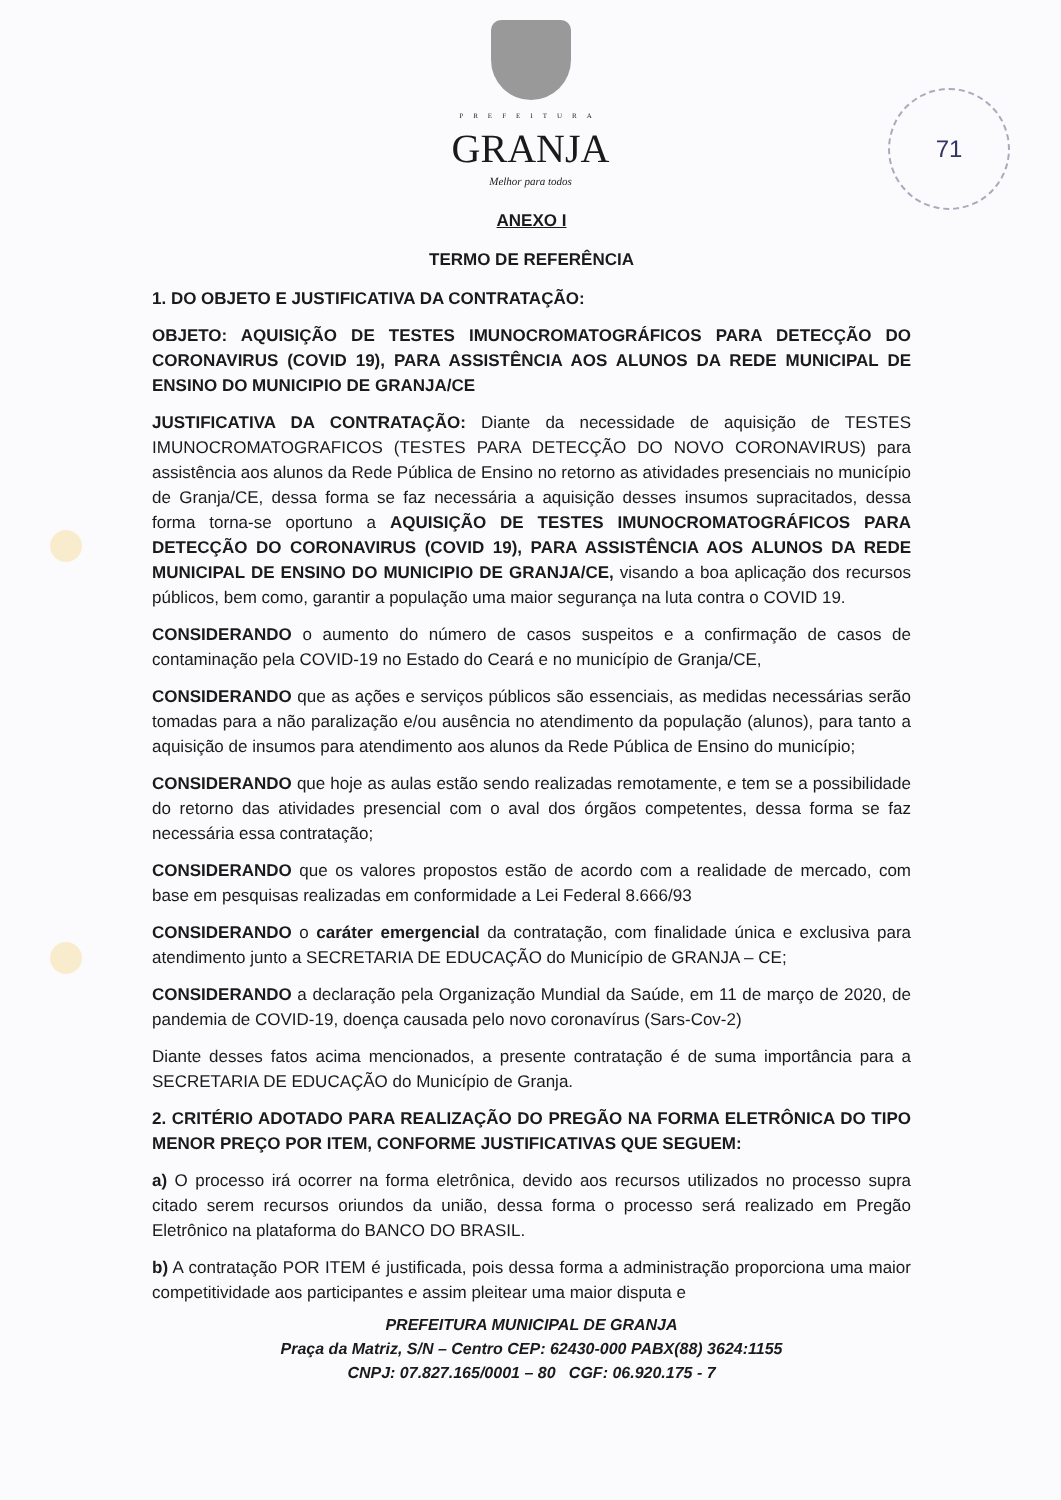71
PREFEITURA
GRANJA
Melhor para todos
ANEXO I
TERMO DE REFERÊNCIA
1. DO OBJETO E JUSTIFICATIVA DA CONTRATAÇÃO:
OBJETO: AQUISIÇÃO DE TESTES IMUNOCROMATOGRÁFICOS PARA DETECÇÃO DO CORONAVIRUS (COVID 19), PARA ASSISTÊNCIA AOS ALUNOS DA REDE MUNICIPAL DE ENSINO DO MUNICIPIO DE GRANJA/CE
JUSTIFICATIVA DA CONTRATAÇÃO: Diante da necessidade de aquisição de TESTES IMUNOCROMATOGRAFICOS (TESTES PARA DETECÇÃO DO NOVO CORONAVIRUS) para assistência aos alunos da Rede Pública de Ensino no retorno as atividades presenciais no município de Granja/CE, dessa forma se faz necessária a aquisição desses insumos supracitados, dessa forma torna-se oportuno a AQUISIÇÃO DE TESTES IMUNOCROMATOGRÁFICOS PARA DETECÇÃO DO CORONAVIRUS (COVID 19), PARA ASSISTÊNCIA AOS ALUNOS DA REDE MUNICIPAL DE ENSINO DO MUNICIPIO DE GRANJA/CE, visando a boa aplicação dos recursos públicos, bem como, garantir a população uma maior segurança na luta contra o COVID 19.
CONSIDERANDO o aumento do número de casos suspeitos e a confirmação de casos de contaminação pela COVID-19 no Estado do Ceará e no município de Granja/CE,
CONSIDERANDO que as ações e serviços públicos são essenciais, as medidas necessárias serão tomadas para a não paralização e/ou ausência no atendimento da população (alunos), para tanto a aquisição de insumos para atendimento aos alunos da Rede Pública de Ensino do município;
CONSIDERANDO que hoje as aulas estão sendo realizadas remotamente, e tem se a possibilidade do retorno das atividades presencial com o aval dos órgãos competentes, dessa forma se faz necessária essa contratação;
CONSIDERANDO que os valores propostos estão de acordo com a realidade de mercado, com base em pesquisas realizadas em conformidade a Lei Federal 8.666/93
CONSIDERANDO o caráter emergencial da contratação, com finalidade única e exclusiva para atendimento junto a SECRETARIA DE EDUCAÇÃO do Município de GRANJA – CE;
CONSIDERANDO a declaração pela Organização Mundial da Saúde, em 11 de março de 2020, de pandemia de COVID-19, doença causada pelo novo coronavírus (Sars-Cov-2)
Diante desses fatos acima mencionados, a presente contratação é de suma importância para a SECRETARIA DE EDUCAÇÃO do Município de Granja.
2. CRITÉRIO ADOTADO PARA REALIZAÇÃO DO PREGÃO NA FORMA ELETRÔNICA DO TIPO MENOR PREÇO POR ITEM, CONFORME JUSTIFICATIVAS QUE SEGUEM:
a) O processo irá ocorrer na forma eletrônica, devido aos recursos utilizados no processo supra citado serem recursos oriundos da união, dessa forma o processo será realizado em Pregão Eletrônico na plataforma do BANCO DO BRASIL.
b) A contratação POR ITEM é justificada, pois dessa forma a administração proporciona uma maior competitividade aos participantes e assim pleitear uma maior disputa e
PREFEITURA MUNICIPAL DE GRANJA
Praça da Matriz, S/N – Centro CEP: 62430-000 PABX(88) 3624:1155
CNPJ: 07.827.165/0001 – 80 CGF: 06.920.175 - 7